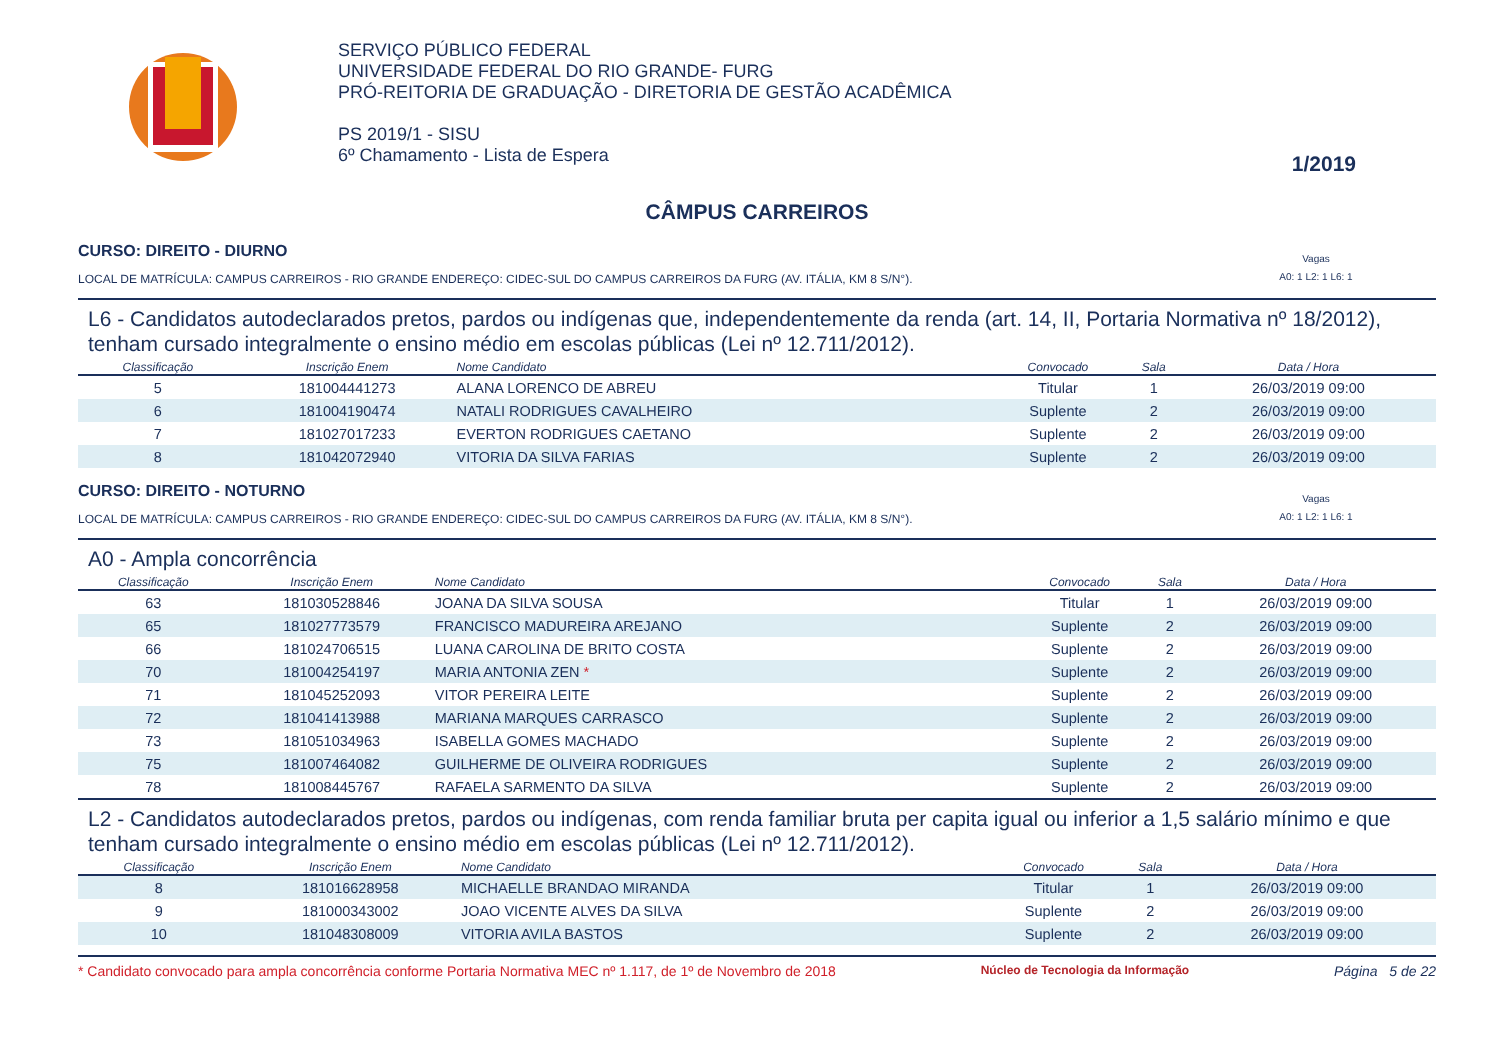SERVIÇO PÚBLICO FEDERAL
UNIVERSIDADE FEDERAL DO RIO GRANDE- FURG
PRÓ-REITORIA DE GRADUAÇÃO - DIRETORIA DE GESTÃO ACADÊMICA
PS 2019/1 - SISU
6º Chamamento - Lista de Espera
1/2019
CÂMPUS CARREIROS
CURSO: DIREITO - DIURNO
LOCAL DE MATRÍCULA: CAMPUS CARREIROS - RIO GRANDE ENDEREÇO: CIDEC-SUL DO CAMPUS CARREIROS DA FURG (AV. ITÁLIA, KM 8 S/N°). Vagas
A0: 1 L2: 1 L6: 1
L6 - Candidatos autodeclarados pretos, pardos ou indígenas que, independentemente da renda (art. 14, II, Portaria Normativa nº 18/2012), tenham cursado integralmente o ensino médio em escolas públicas (Lei nº 12.711/2012).
| Classificação | Inscrição Enem | Nome Candidato | Convocado | Sala | Data / Hora |
| --- | --- | --- | --- | --- | --- |
| 5 | 181004441273 | ALANA LORENCO DE ABREU | Titular | 1 | 26/03/2019 09:00 |
| 6 | 181004190474 | NATALI RODRIGUES CAVALHEIRO | Suplente | 2 | 26/03/2019 09:00 |
| 7 | 181027017233 | EVERTON RODRIGUES CAETANO | Suplente | 2 | 26/03/2019 09:00 |
| 8 | 181042072940 | VITORIA DA SILVA FARIAS | Suplente | 2 | 26/03/2019 09:00 |
CURSO: DIREITO - NOTURNO
LOCAL DE MATRÍCULA: CAMPUS CARREIROS - RIO GRANDE ENDEREÇO: CIDEC-SUL DO CAMPUS CARREIROS DA FURG (AV. ITÁLIA, KM 8 S/N°). Vagas
A0: 1 L2: 1 L6: 1
A0 - Ampla concorrência
| Classificação | Inscrição Enem | Nome Candidato | Convocado | Sala | Data / Hora |
| --- | --- | --- | --- | --- | --- |
| 63 | 181030528846 | JOANA DA SILVA SOUSA | Titular | 1 | 26/03/2019 09:00 |
| 65 | 181027773579 | FRANCISCO MADUREIRA AREJANO | Suplente | 2 | 26/03/2019 09:00 |
| 66 | 181024706515 | LUANA CAROLINA DE BRITO COSTA | Suplente | 2 | 26/03/2019 09:00 |
| 70 | 181004254197 | MARIA ANTONIA ZEN * | Suplente | 2 | 26/03/2019 09:00 |
| 71 | 181045252093 | VITOR PEREIRA LEITE | Suplente | 2 | 26/03/2019 09:00 |
| 72 | 181041413988 | MARIANA MARQUES CARRASCO | Suplente | 2 | 26/03/2019 09:00 |
| 73 | 181051034963 | ISABELLA GOMES MACHADO | Suplente | 2 | 26/03/2019 09:00 |
| 75 | 181007464082 | GUILHERME DE OLIVEIRA RODRIGUES | Suplente | 2 | 26/03/2019 09:00 |
| 78 | 181008445767 | RAFAELA SARMENTO DA SILVA | Suplente | 2 | 26/03/2019 09:00 |
L2 - Candidatos autodeclarados pretos, pardos ou indígenas, com renda familiar bruta per capita igual ou inferior a 1,5 salário mínimo e que tenham cursado integralmente o ensino médio em escolas públicas (Lei nº 12.711/2012).
| Classificação | Inscrição Enem | Nome Candidato | Convocado | Sala | Data / Hora |
| --- | --- | --- | --- | --- | --- |
| 8 | 181016628958 | MICHAELLE BRANDAO MIRANDA | Titular | 1 | 26/03/2019 09:00 |
| 9 | 181000343002 | JOAO VICENTE ALVES DA SILVA | Suplente | 2 | 26/03/2019 09:00 |
| 10 | 181048308009 | VITORIA AVILA BASTOS | Suplente | 2 | 26/03/2019 09:00 |
* Candidato convocado para ampla concorrência conforme Portaria Normativa MEC nº 1.117, de 1º de Novembro de 2018 Núcleo de Tecnologia da Informação Página 5 de 22